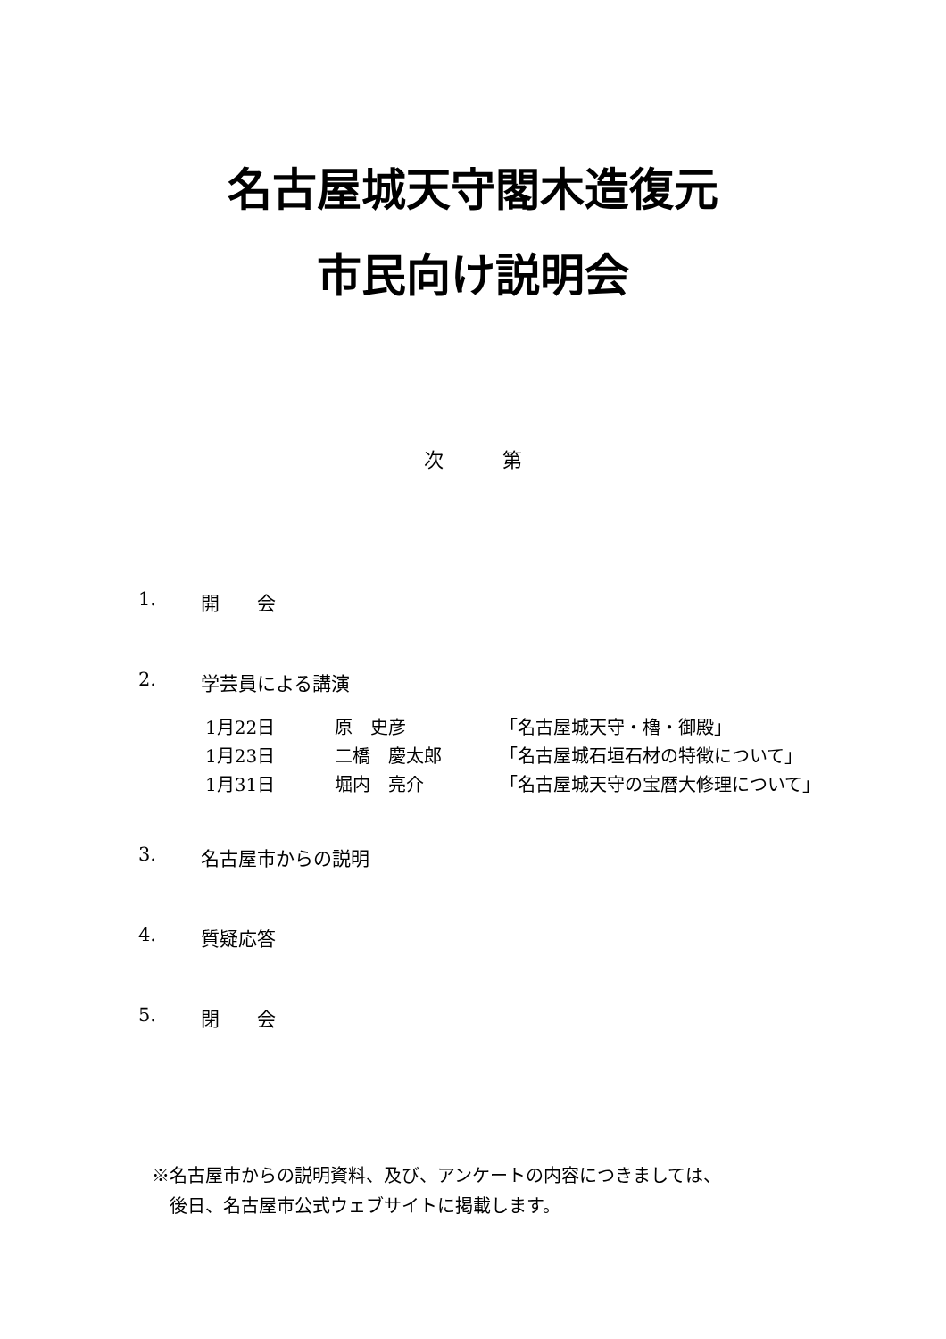名古屋城天守閣木造復元
市民向け説明会
次　　　第
1. 開　　会
2. 学芸員による講演
1月22日 原　史彦 「名古屋城天守・櫓・御殿」
1月23日 二橋　慶太郎 「名古屋城石垣石材の特徴について」
1月31日 堀内　亮介 「名古屋城天守の宝暦大修理について」
3. 名古屋市からの説明
4. 質疑応答
5. 閉　　会
※名古屋市からの説明資料、及び、アンケートの内容につきましては、
　後日、名古屋市公式ウェブサイトに掲載します。